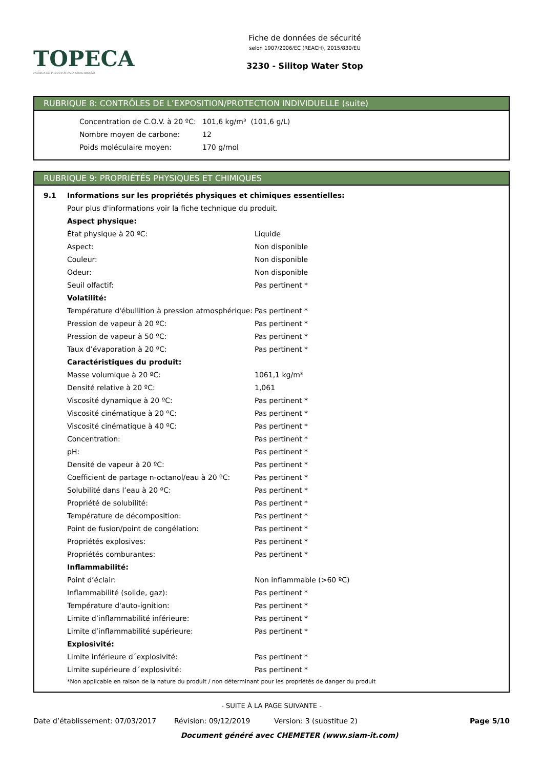TOPECA
FABRICA DE PRODUTOS PARA CONSTRUÇÃO
Fiche de données de sécurité
selon 1907/2006/EC (REACH), 2015/830/EU
3230 - Silitop Water Stop
RUBRIQUE 8: CONTRÔLES DE L’EXPOSITION/PROTECTION INDIVIDUELLE (suite)
| Concentration de C.O.V. à 20 ºC: | 101,6 kg/m³ (101,6 g/L) |
| Nombre moyen de carbone: | 12 |
| Poids moléculaire moyen: | 170 g/mol |
RUBRIQUE 9: PROPRIÉTÉS PHYSIQUES ET CHIMIQUES
| 9.1 | Informations sur les propriétés physiques et chimiques essentielles: | |
| | Pour plus d'informations voir la fiche technique du produit. | |
| | Aspect physique: | |
| | État physique à 20 ºC: | Liquide |
| | Aspect: | Non disponible |
| | Couleur: | Non disponible |
| | Odeur: | Non disponible |
| | Seuil olfactif: | Pas pertinent * |
| | Volatilité: | |
| | Température d'ébullition à pression atmosphérique: | Pas pertinent * |
| | Pression de vapeur à 20 ºC: | Pas pertinent * |
| | Pression de vapeur à 50 ºC: | Pas pertinent * |
| | Taux d’évaporation à 20 ºC: | Pas pertinent * |
| | Caractéristiques du produit: | |
| | Masse volumique à 20 ºC: | 1061,1 kg/m³ |
| | Densité relative à 20 ºC: | 1,061 |
| | Viscosité dynamique à 20 ºC: | Pas pertinent * |
| | Viscosité cinématique à 20 ºC: | Pas pertinent * |
| | Viscosité cinématique à 40 ºC: | Pas pertinent * |
| | Concentration: | Pas pertinent * |
| | pH: | Pas pertinent * |
| | Densité de vapeur à 20 ºC: | Pas pertinent * |
| | Coefficient de partage n-octanol/eau à 20 ºC: | Pas pertinent * |
| | Solubilité dans l’eau à 20 ºC: | Pas pertinent * |
| | Propriété de solubilité: | Pas pertinent * |
| | Température de décomposition: | Pas pertinent * |
| | Point de fusion/point de congélation: | Pas pertinent * |
| | Propriétés explosives: | Pas pertinent * |
| | Propriétés comburantes: | Pas pertinent * |
| | Inflammabilité: | |
| | Point d’éclair: | Non inflammable (>60 ºC) |
| | Inflammabilité (solide, gaz): | Pas pertinent * |
| | Température d'auto-ignition: | Pas pertinent * |
| | Limite d’inflammabilité inférieure: | Pas pertinent * |
| | Limite d’inflammabilité supérieure: | Pas pertinent * |
| | Explosivité: | |
| | Limite inférieure d´explosivité: | Pas pertinent * |
| | Limite supérieure d´explosivité: | Pas pertinent * |
| | *Non applicable en raison de la nature du produit / non déterminant pour les propriétés de danger du produit | |
- SUITE À LA PAGE SUIVANTE -
Date d’établissement: 07/03/2017 Révision: 09/12/2019 Version: 3 (substitue 2) Page 5/10
Document généré avec CHEMETER (www.siam-it.com)